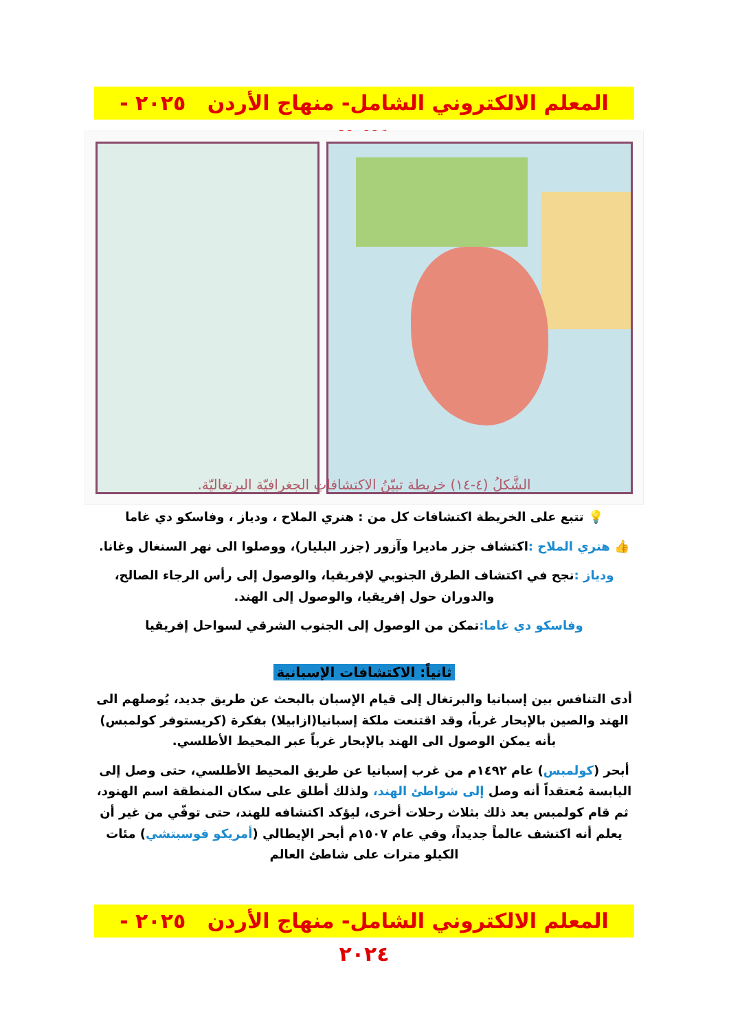المعلم الالكتروني الشامل- منهاج الأردن ٢٠٢٥ - ٢٠٢٤
الشَّكلُ (٤-١٤) خريطة تبيّنُ الاكتشافاتِ الجغرافيّة البرتغاليّة.
💡 تتبع على الخريطة اكتشافات كل من : هنري الملاح ، ودياز ، وفاسكو دي غاما
👍 هنري الملاح : اكتشاف جزر ماديرا وآزور (جزر البليار)، ووصلوا الى نهر السنغال وغانا.
ودياز : نجح في اكتشاف الطرق الجنوبي لإفريقيا، والوصول إلى رأس الرجاء الصالح، والدوران حول إفريقيا، والوصول إلى الهند.
وفاسكو دي غاما: تمكن من الوصول إلى الجنوب الشرقي لسواحل إفريقيا
ثانياً: الاكتشافات الإسبانية
أدى التنافس بين إسبانيا والبرتغال إلى قيام الإسبان بالبحث عن طريق جديد، يُوصلهم الى الهند والصين بالإبحار غرباً، وقد اقتنعت ملكة إسبانيا(ازابيلا) بفكرة (كريستوفر كولمبس) بأنه يمكن الوصول الى الهند بالإبحار غرباً عبر المحيط الأطلسي.
أبحر (كولمبس) عام ١٤٩٢م من غرب إسبانيا عن طريق المحيط الأطلسي، حتى وصل إلى اليابسة مُعتقداً أنه وصل إلى شواطئ الهند، ولذلك أطلق على سكان المنطقة اسم الهنود، ثم قام كولمبس بعد ذلك بثلاث رحلات أخرى، ليؤكد اكتشافه للهند، حتى توفّي من غير أن يعلم أنه اكتشف عالماً جديداً، وفي عام ١٥٠٧م أبحر الإيطالي (أمريكو فوسبتشي) مئات الكيلو مترات على شاطئ العالم
المعلم الالكتروني الشامل- منهاج الأردن ٢٠٢٥ - ٢٠٢٤